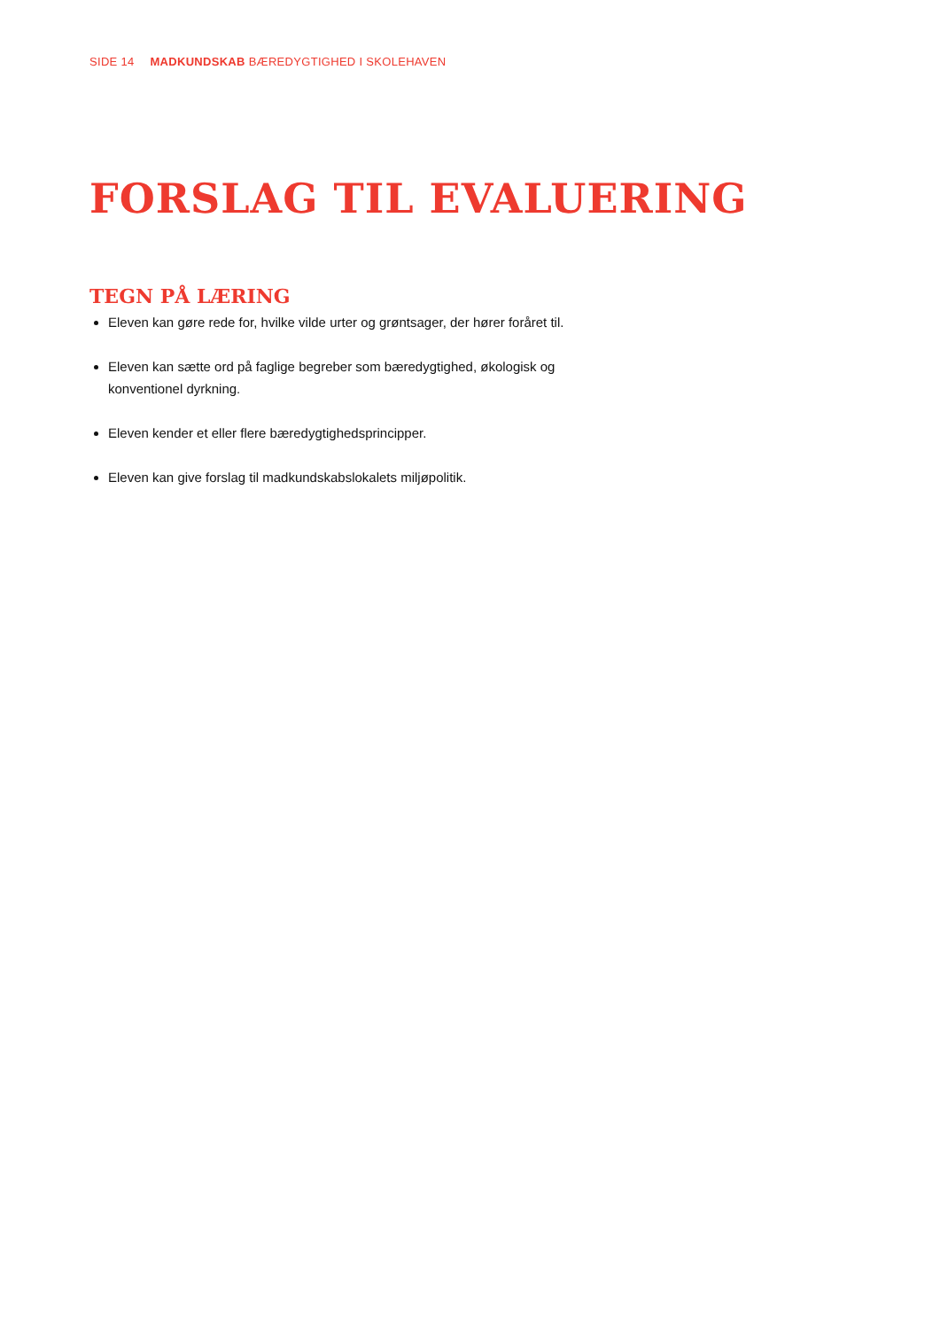SIDE 14 MADKUNDSKAB BÆREDYGTIGHED I SKOLEHAVEN
FORSLAG TIL EVALUERING
TEGN PÅ LÆRING
Eleven kan gøre rede for, hvilke vilde urter og grøntsager, der hører foråret til.
Eleven kan sætte ord på faglige begreber som bæredygtighed, økologisk og konventionel dyrkning.
Eleven kender et eller flere bæredygtighedsprincipper.
Eleven kan give forslag til madkundskabslokalets miljøpolitik.